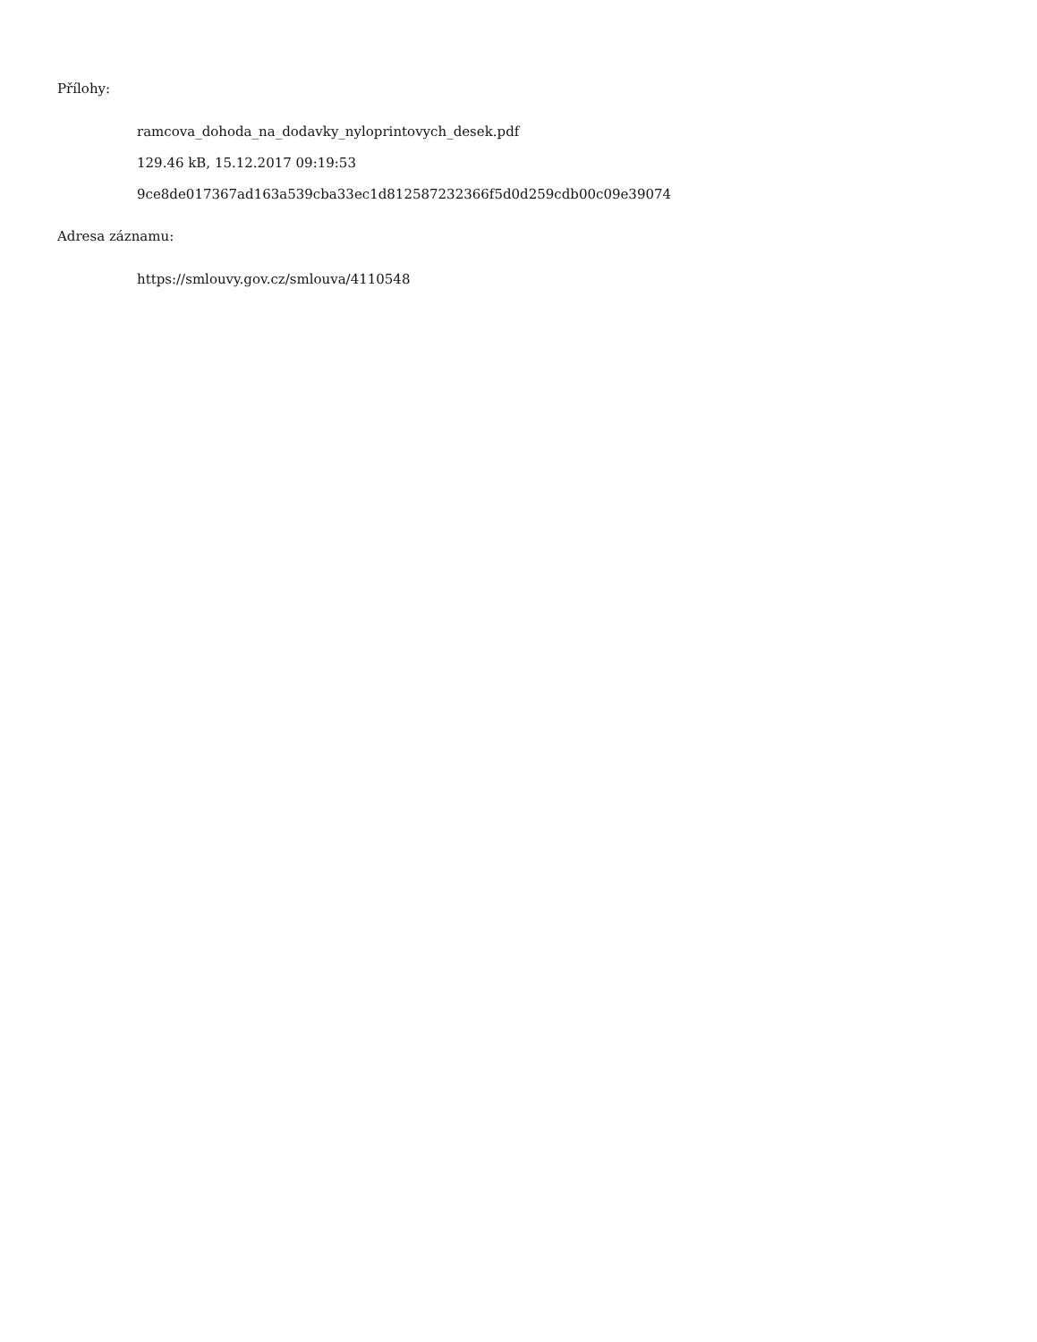Přílohy:
ramcova_dohoda_na_dodavky_nyloprintovych_desek.pdf
129.46 kB, 15.12.2017 09:19:53
9ce8de017367ad163a539cba33ec1d812587232366f5d0d259cdb00c09e39074
Adresa záznamu:
https://smlouvy.gov.cz/smlouva/4110548